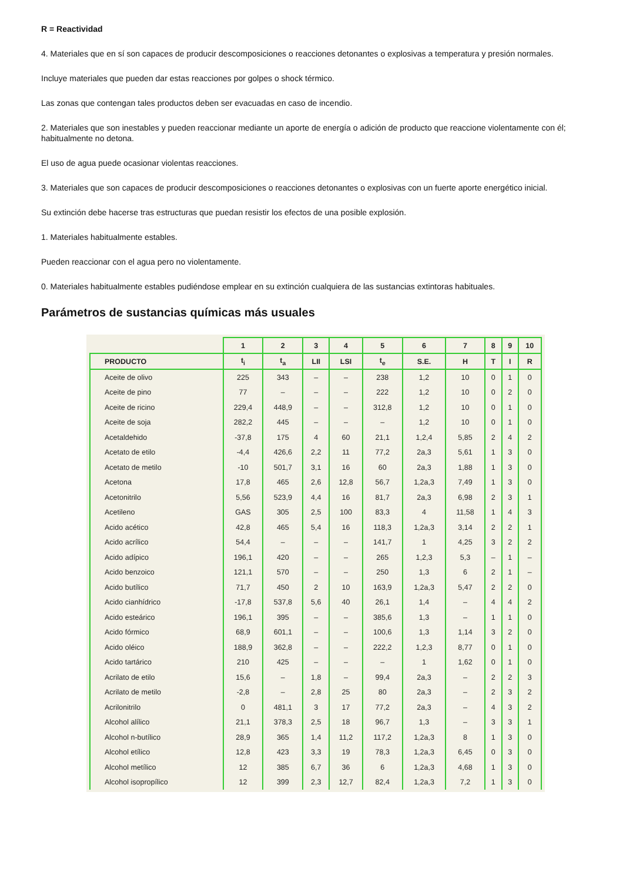R = Reactividad
4. Materiales que en sí son capaces de producir descomposiciones o reacciones detonantes o explosivas a temperatura y presión normales.
Incluye materiales que pueden dar estas reacciones por golpes o shock térmico.
Las zonas que contengan tales productos deben ser evacuadas en caso de incendio.
2. Materiales que son inestables y pueden reaccionar mediante un aporte de energía o adición de producto que reaccione violentamente con él; habitualmente no detona.
El uso de agua puede ocasionar violentas reacciones.
3. Materiales que son capaces de producir descomposiciones o reacciones detonantes o explosivas con un fuerte aporte energético inicial.
Su extinción debe hacerse tras estructuras que puedan resistir los efectos de una posible explosión.
1. Materiales habitualmente estables.
Pueden reaccionar con el agua pero no violentamente.
0. Materiales habitualmente estables pudiéndose emplear en su extinción cualquiera de las sustancias extintoras habituales.
Parámetros de sustancias químicas más usuales
| | 1 | 2 | 3 | 4 | 5 | 6 | 7 | 8 | 9 | 10 |
| --- | --- | --- | --- | --- | --- | --- | --- | --- | --- | --- |
| PRODUCTO | t<sub>i</sub> | t<sub>a</sub> | LII | LSI | t<sub>e</sub> | S.E. | H | T | I | R |
| Aceite de olivo | 225 | 343 | – | – | 238 | 1,2 | 10 | 0 | 1 | 0 |
| Aceite de pino | 77 | – | – | – | 222 | 1,2 | 10 | 0 | 2 | 0 |
| Aceite de ricino | 229,4 | 448,9 | – | – | 312,8 | 1,2 | 10 | 0 | 1 | 0 |
| Aceite de soja | 282,2 | 445 | – | – | – | 1,2 | 10 | 0 | 1 | 0 |
| Acetaldehido | -37,8 | 175 | 4 | 60 | 21,1 | 1,2,4 | 5,85 | 2 | 4 | 2 |
| Acetato de etilo | -4,4 | 426,6 | 2,2 | 11 | 77,2 | 2a,3 | 5,61 | 1 | 3 | 0 |
| Acetato de metilo | -10 | 501,7 | 3,1 | 16 | 60 | 2a,3 | 1,88 | 1 | 3 | 0 |
| Acetona | 17,8 | 465 | 2,6 | 12,8 | 56,7 | 1,2a,3 | 7,49 | 1 | 3 | 0 |
| Acetonitrilo | 5,56 | 523,9 | 4,4 | 16 | 81,7 | 2a,3 | 6,98 | 2 | 3 | 1 |
| Acetileno | GAS | 305 | 2,5 | 100 | 83,3 | 4 | 11,58 | 1 | 4 | 3 |
| Acido acético | 42,8 | 465 | 5,4 | 16 | 118,3 | 1,2a,3 | 3,14 | 2 | 2 | 1 |
| Acido acrílico | 54,4 | – | – | – | 141,7 | 1 | 4,25 | 3 | 2 | 2 |
| Acido adípico | 196,1 | 420 | – | – | 265 | 1,2,3 | 5,3 | – | 1 | – |
| Acido benzoico | 121,1 | 570 | – | – | 250 | 1,3 | 6 | 2 | 1 | – |
| Acido butílico | 71,7 | 450 | 2 | 10 | 163,9 | 1,2a,3 | 5,47 | 2 | 2 | 0 |
| Acido cianhídrico | -17,8 | 537,8 | 5,6 | 40 | 26,1 | 1,4 | – | 4 | 4 | 2 |
| Acido esteárico | 196,1 | 395 | – | – | 385,6 | 1,3 | – | 1 | 1 | 0 |
| Acido fórmico | 68,9 | 601,1 | – | – | 100,6 | 1,3 | 1,14 | 3 | 2 | 0 |
| Acido oléico | 188,9 | 362,8 | – | – | 222,2 | 1,2,3 | 8,77 | 0 | 1 | 0 |
| Acido tartárico | 210 | 425 | – | – | – | 1 | 1,62 | 0 | 1 | 0 |
| Acrilato de etilo | 15,6 | – | 1,8 | – | 99,4 | 2a,3 | – | 2 | 2 | 3 |
| Acrilato de metilo | -2,8 | – | 2,8 | 25 | 80 | 2a,3 | – | 2 | 3 | 2 |
| Acrilonitrilo | 0 | 481,1 | 3 | 17 | 77,2 | 2a,3 | – | 4 | 3 | 2 |
| Alcohol alílico | 21,1 | 378,3 | 2,5 | 18 | 96,7 | 1,3 | – | 3 | 3 | 1 |
| Alcohol n-butílico | 28,9 | 365 | 1,4 | 11,2 | 117,2 | 1,2a,3 | 8 | 1 | 3 | 0 |
| Alcohol etílico | 12,8 | 423 | 3,3 | 19 | 78,3 | 1,2a,3 | 6,45 | 0 | 3 | 0 |
| Alcohol metílico | 12 | 385 | 6,7 | 36 | 6 | 1,2a,3 | 4,68 | 1 | 3 | 0 |
| Alcohol isopropílico | 12 | 399 | 2,3 | 12,7 | 82,4 | 1,2a,3 | 7,2 | 1 | 3 | 0 |